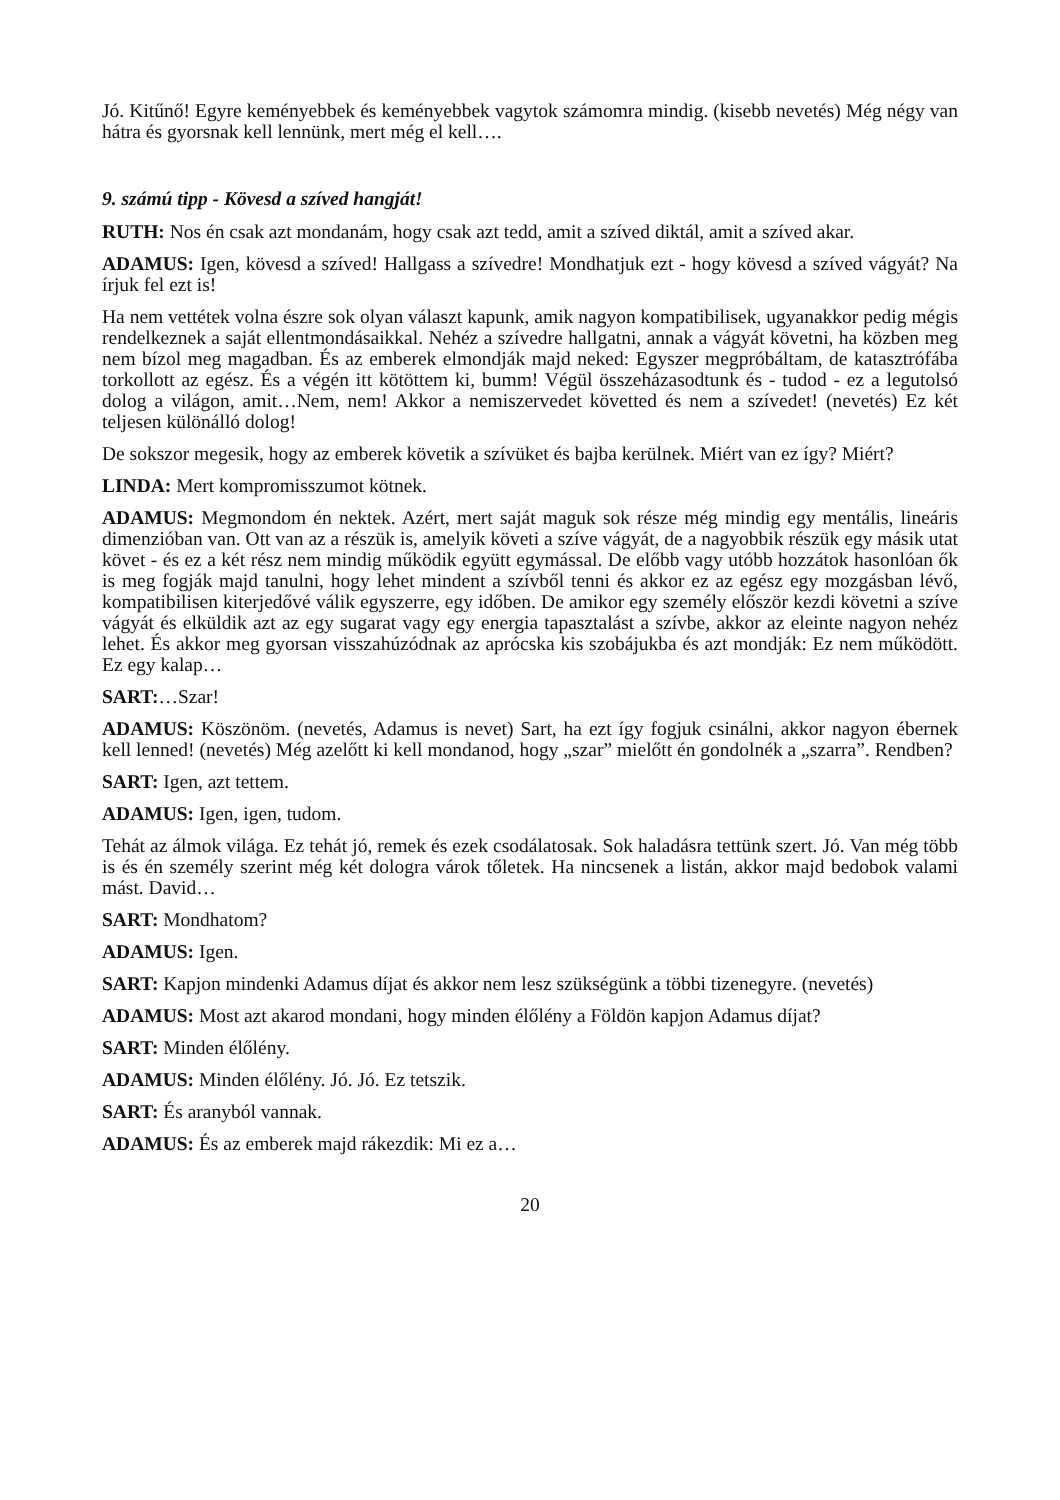Jó. Kitűnő! Egyre keményebbek és keményebbek vagytok számomra mindig. (kisebb nevetés) Még négy van hátra és gyorsnak kell lennünk, mert még el kell….
9. számú tipp - Kövesd a szíved hangját!
RUTH: Nos én csak azt mondanám, hogy csak azt tedd, amit a szíved diktál, amit a szíved akar.
ADAMUS: Igen, kövesd a szíved! Hallgass a szívedre! Mondhatjuk ezt - hogy kövesd a szíved vágyát? Na írjuk fel ezt is!
Ha nem vettétek volna észre sok olyan választ kapunk, amik nagyon kompatibilisek, ugyanakkor pedig mégis rendelkeznek a saját ellentmondásaikkal. Nehéz a szívedre hallgatni, annak a vágyát követni, ha közben meg nem bízol meg magadban. És az emberek elmondják majd neked: Egyszer megpróbáltam, de katasztrófába torkollott az egész. És a végén itt kötöttem ki, bumm! Végül összeházasodtunk és - tudod - ez a legutolsó dolog a világon, amit…Nem, nem! Akkor a nemiszervedet követted és nem a szívedet! (nevetés) Ez két teljesen különálló dolog!
De sokszor megesik, hogy az emberek követik a szívüket és bajba kerülnek. Miért van ez így? Miért?
LINDA: Mert kompromisszumot kötnek.
ADAMUS: Megmondom én nektek. Azért, mert saját maguk sok része még mindig egy mentális, lineáris dimenzióban van. Ott van az a részük is, amelyik követi a szíve vágyát, de a nagyobbik részük egy másik utat követ - és ez a két rész nem mindig működik együtt egymással. De előbb vagy utóbb hozzátok hasonlóan ők is meg fogják majd tanulni, hogy lehet mindent a szívből tenni és akkor ez az egész egy mozgásban lévő, kompatibilisen kiterjedővé válik egyszerre, egy időben. De amikor egy személy először kezdi követni a szíve vágyát és elküldik azt az egy sugarat vagy egy energia tapasztalást a szívbe, akkor az eleinte nagyon nehéz lehet. És akkor meg gyorsan visszahúzódnak az aprócska kis szobájukba és azt mondják: Ez nem működött. Ez egy kalap…
SART:…Szar!
ADAMUS: Köszönöm. (nevetés, Adamus is nevet) Sart, ha ezt így fogjuk csinálni, akkor nagyon ébernek kell lenned! (nevetés) Még azelőtt ki kell mondanod, hogy „szar” mielőtt én gondolnék a „szarra”. Rendben?
SART: Igen, azt tettem.
ADAMUS: Igen, igen, tudom.
Tehát az álmok világa. Ez tehát jó, remek és ezek csodálatosak. Sok haladásra tettünk szert. Jó. Van még több is és én személy szerint még két dologra várok tőletek. Ha nincsenek a listán, akkor majd bedobok valami mást. David…
SART: Mondhatom?
ADAMUS: Igen.
SART: Kapjon mindenki Adamus díjat és akkor nem lesz szükségünk a többi tizenegyre. (nevetés)
ADAMUS: Most azt akarod mondani, hogy minden élőlény a Földön kapjon Adamus díjat?
SART: Minden élőlény.
ADAMUS: Minden élőlény. Jó. Jó. Ez tetszik.
SART: És aranyból vannak.
ADAMUS: És az emberek majd rákezdik: Mi ez a…
20